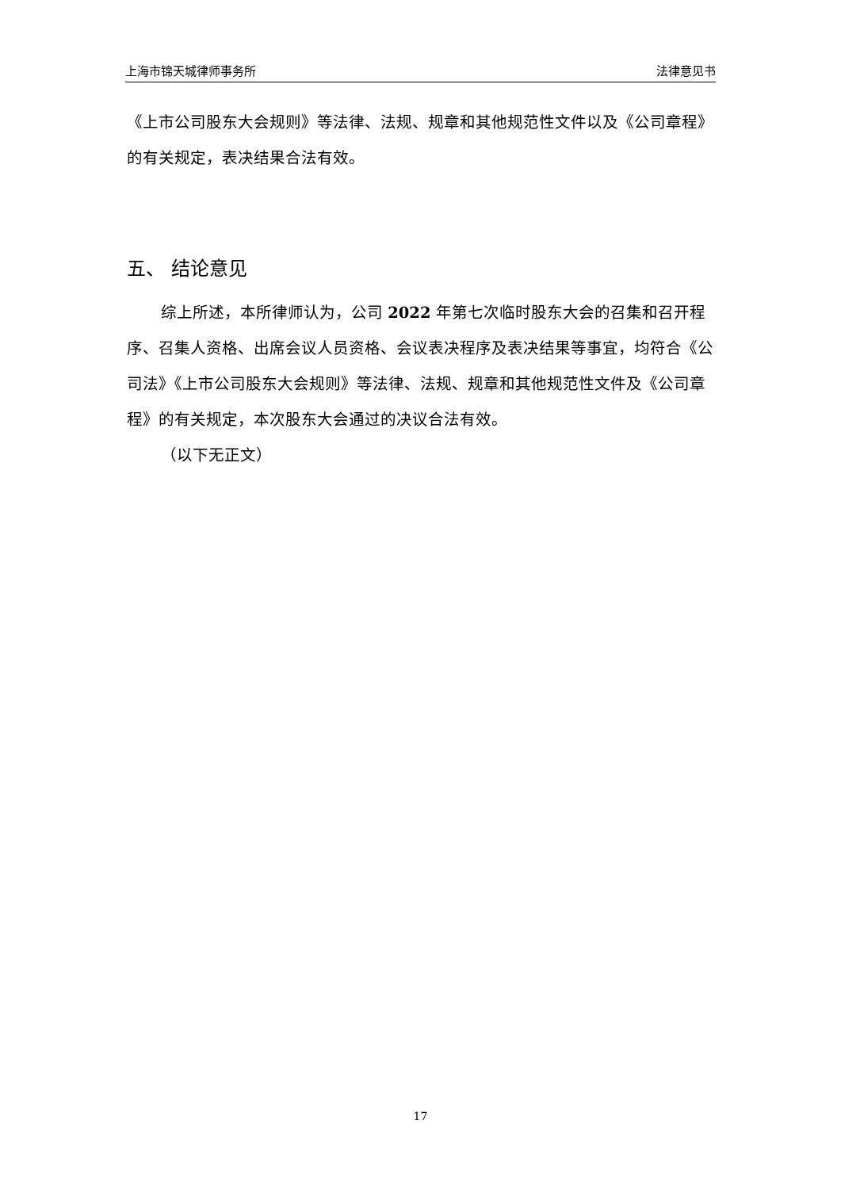上海市锦天城律师事务所 法律意见书
《上市公司股东大会规则》等法律、法规、规章和其他规范性文件以及《公司章程》的有关规定，表决结果合法有效。
五、 结论意见
综上所述，本所律师认为，公司 2022 年第七次临时股东大会的召集和召开程序、召集人资格、出席会议人员资格、会议表决程序及表决结果等事宜，均符合《公司法》《上市公司股东大会规则》等法律、法规、规章和其他规范性文件及《公司章程》的有关规定，本次股东大会通过的决议合法有效。
（以下无正文）
17